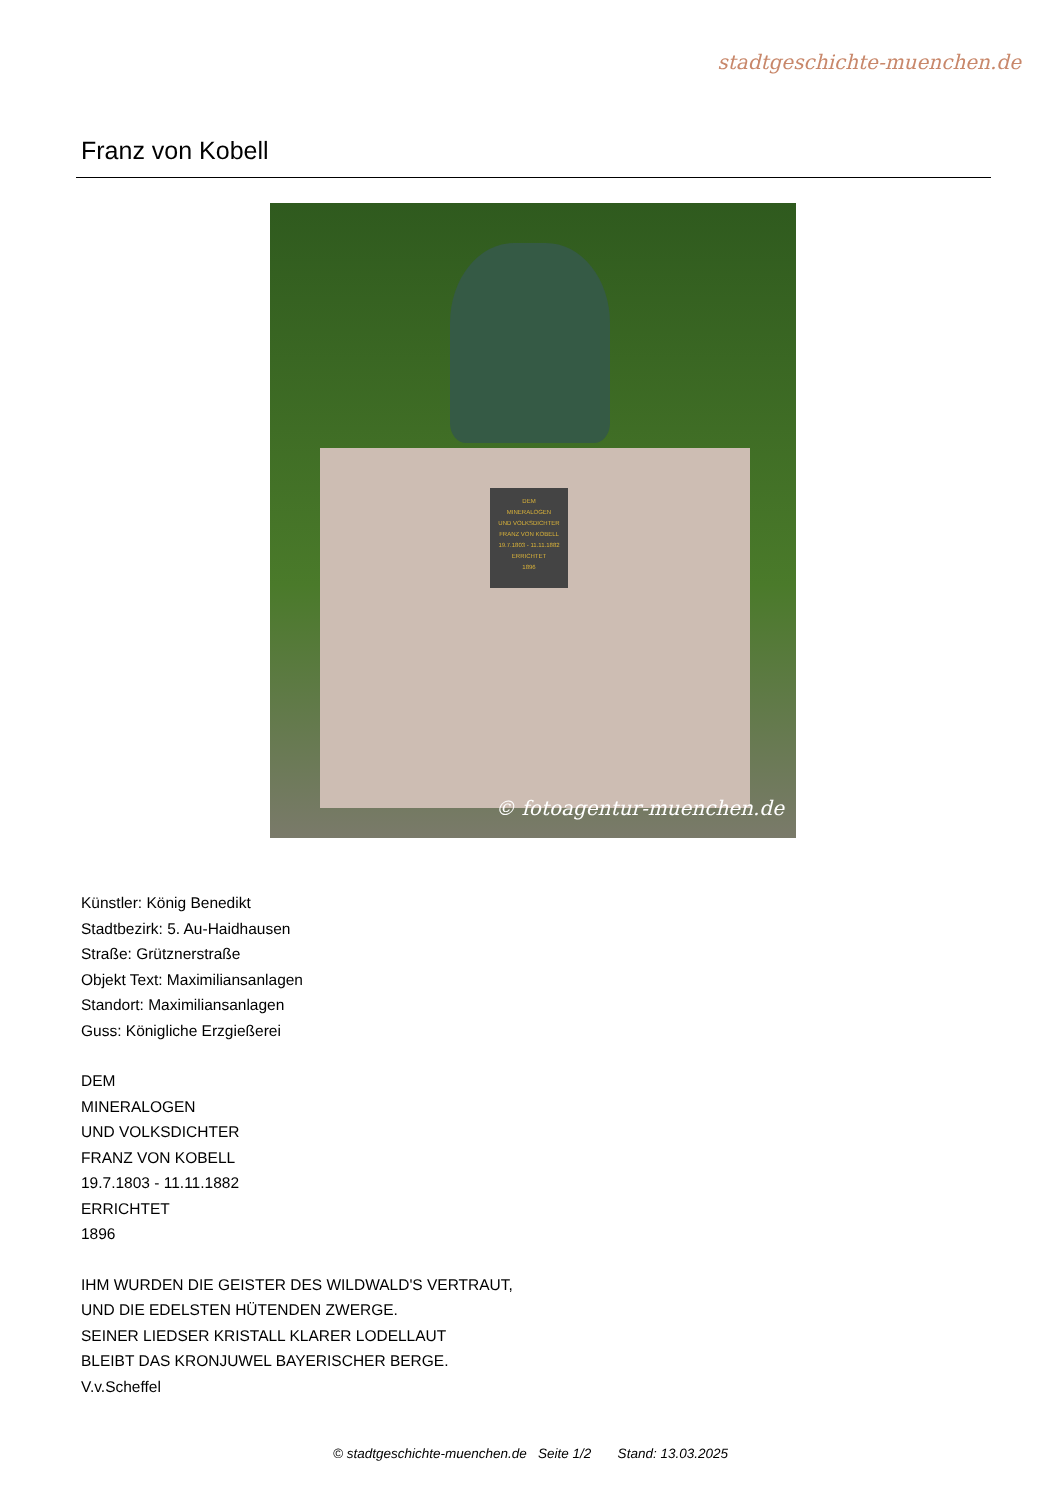stadtgeschichte-muenchen.de
Franz von Kobell
DEM
MINERALOGEN
UND VOLKSDICHTER
FRANZ VON KOBELL
19.7.1803 - 11.11.1882
ERRICHTET
1896
© fotoagentur-muenchen.de
Künstler: König Benedikt
Stadtbezirk: 5. Au-Haidhausen
Straße: Grütznerstraße
Objekt Text: Maximiliansanlagen
Standort: Maximiliansanlagen
Guss: Königliche Erzgießerei
DEM
MINERALOGEN
UND VOLKSDICHTER
FRANZ VON KOBELL
19.7.1803 - 11.11.1882
ERRICHTET
1896
IHM WURDEN DIE GEISTER DES WILDWALD'S VERTRAUT,
UND DIE EDELSTEN HÜTENDEN ZWERGE.
SEINER LIEDSER KRISTALL KLARER LODELLAUT
BLEIBT DAS KRONJUWEL BAYERISCHER BERGE.
V.v.Scheffel
© stadtgeschichte-muenchen.de Seite 1/2 Stand: 13.03.2025